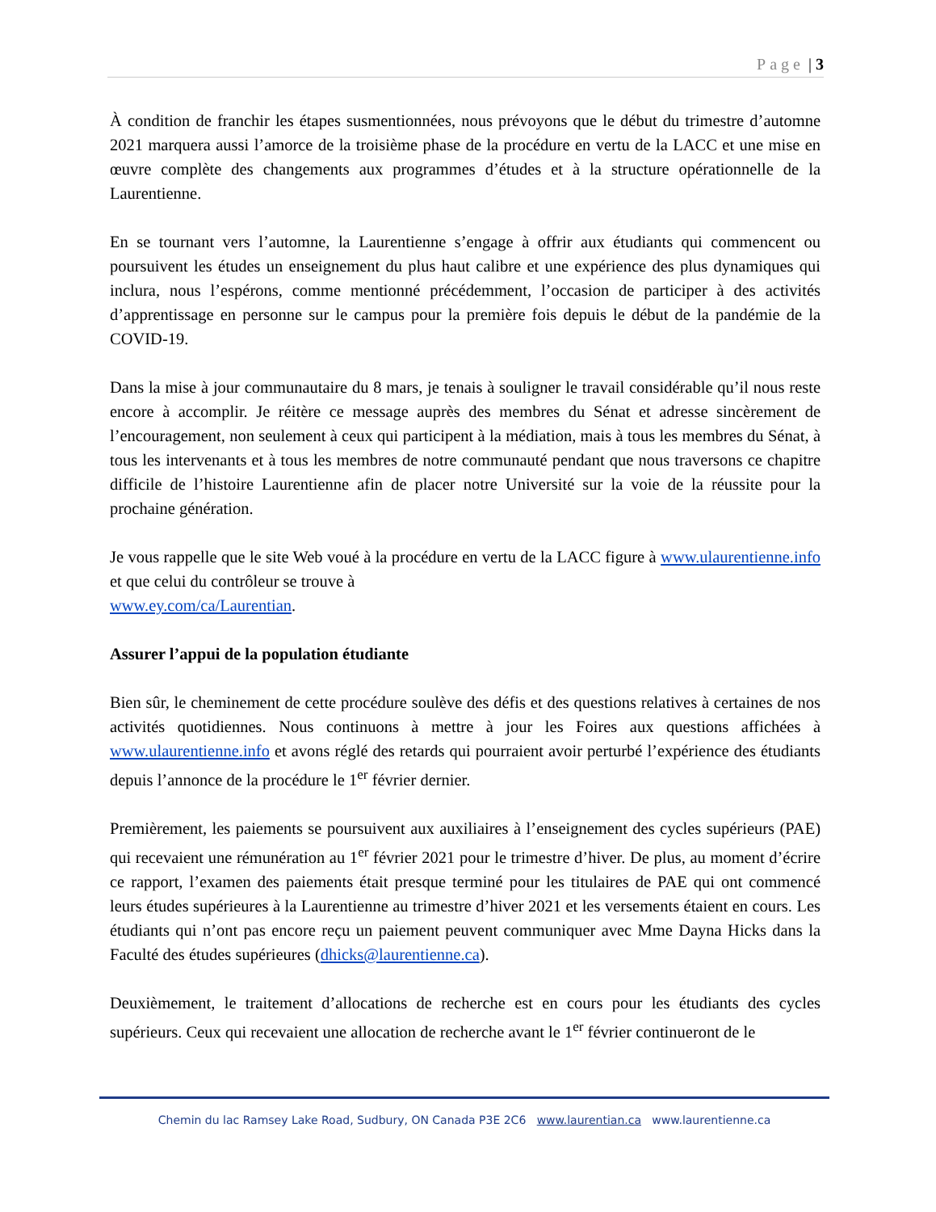Page | 3
À condition de franchir les étapes susmentionnées, nous prévoyons que le début du trimestre d’automne 2021 marquera aussi l’amorce de la troisième phase de la procédure en vertu de la LACC et une mise en œuvre complète des changements aux programmes d’études et à la structure opérationnelle de la Laurentienne.
En se tournant vers l’automne, la Laurentienne s’engage à offrir aux étudiants qui commencent ou poursuivent les études un enseignement du plus haut calibre et une expérience des plus dynamiques qui inclura, nous l’espérons, comme mentionné précédemment, l’occasion de participer à des activités d’apprentissage en personne sur le campus pour la première fois depuis le début de la pandémie de la COVID-19.
Dans la mise à jour communautaire du 8 mars, je tenais à souligner le travail considérable qu’il nous reste encore à accomplir. Je réitère ce message auprès des membres du Sénat et adresse sincèrement de l’encouragement, non seulement à ceux qui participent à la médiation, mais à tous les membres du Sénat, à tous les intervenants et à tous les membres de notre communauté pendant que nous traversons ce chapitre difficile de l’histoire Laurentienne afin de placer notre Université sur la voie de la réussite pour la prochaine génération.
Je vous rappelle que le site Web voué à la procédure en vertu de la LACC figure à www.ulaurentienne.info et que celui du contrôleur se trouve à
www.ey.com/ca/Laurentian.
Assurer l’appui de la population étudiante
Bien sûr, le cheminement de cette procédure soulève des défis et des questions relatives à certaines de nos activités quotidiennes. Nous continuons à mettre à jour les Foires aux questions affichées à www.ulaurentienne.info et avons réglé des retards qui pourraient avoir perturbé l’expérience des étudiants depuis l’annonce de la procédure le 1<sup>er</sup> février dernier.
Premièrement, les paiements se poursuivent aux auxiliaires à l’enseignement des cycles supérieurs (PAE) qui recevaient une rémunération au 1<sup>er</sup> février 2021 pour le trimestre d’hiver. De plus, au moment d’écrire ce rapport, l’examen des paiements était presque terminé pour les titulaires de PAE qui ont commencé leurs études supérieures à la Laurentienne au trimestre d’hiver 2021 et les versements étaient en cours. Les étudiants qui n’ont pas encore reçu un paiement peuvent communiquer avec Mme Dayna Hicks dans la Faculté des études supérieures (dhicks@laurentienne.ca).
Deuxièmement, le traitement d’allocations de recherche est en cours pour les étudiants des cycles supérieurs. Ceux qui recevaient une allocation de recherche avant le 1<sup>er</sup> février continueront de le
Chemin du lac Ramsey Lake Road, Sudbury, ON Canada P3E 2C6 www.laurentian.ca www.laurentienne.ca